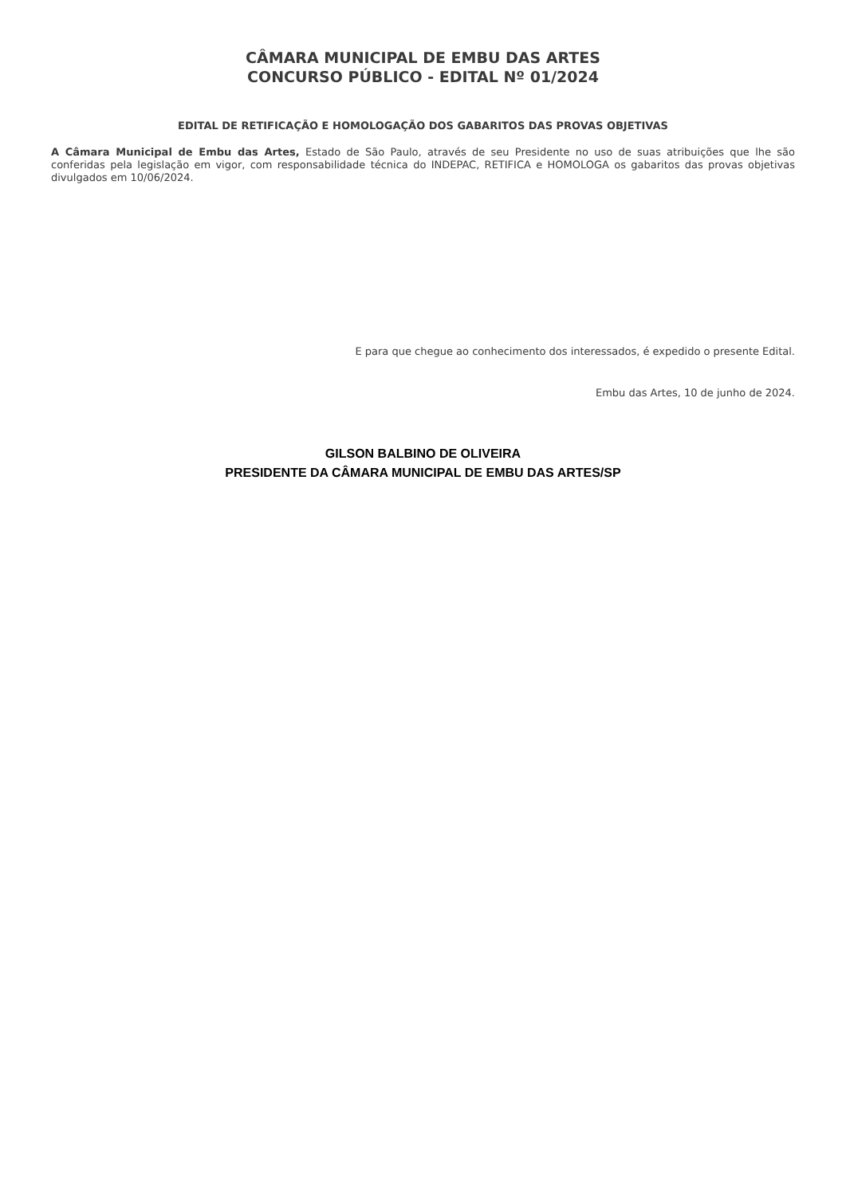CÂMARA MUNICIPAL DE EMBU DAS ARTES
CONCURSO PÚBLICO - EDITAL Nº 01/2024
EDITAL DE RETIFICAÇÃO E HOMOLOGAÇÃO DOS GABARITOS DAS PROVAS OBJETIVAS
A Câmara Municipal de Embu das Artes, Estado de São Paulo, através de seu Presidente no uso de suas atribuições que lhe são conferidas pela legislação em vigor, com responsabilidade técnica do INDEPAC, RETIFICA e HOMOLOGA os gabaritos das provas objetivas divulgados em 10/06/2024.
E para que chegue ao conhecimento dos interessados, é expedido o presente Edital.
Embu das Artes, 10 de junho de 2024.
GILSON BALBINO DE OLIVEIRA
PRESIDENTE DA CÂMARA MUNICIPAL DE EMBU DAS ARTES/SP